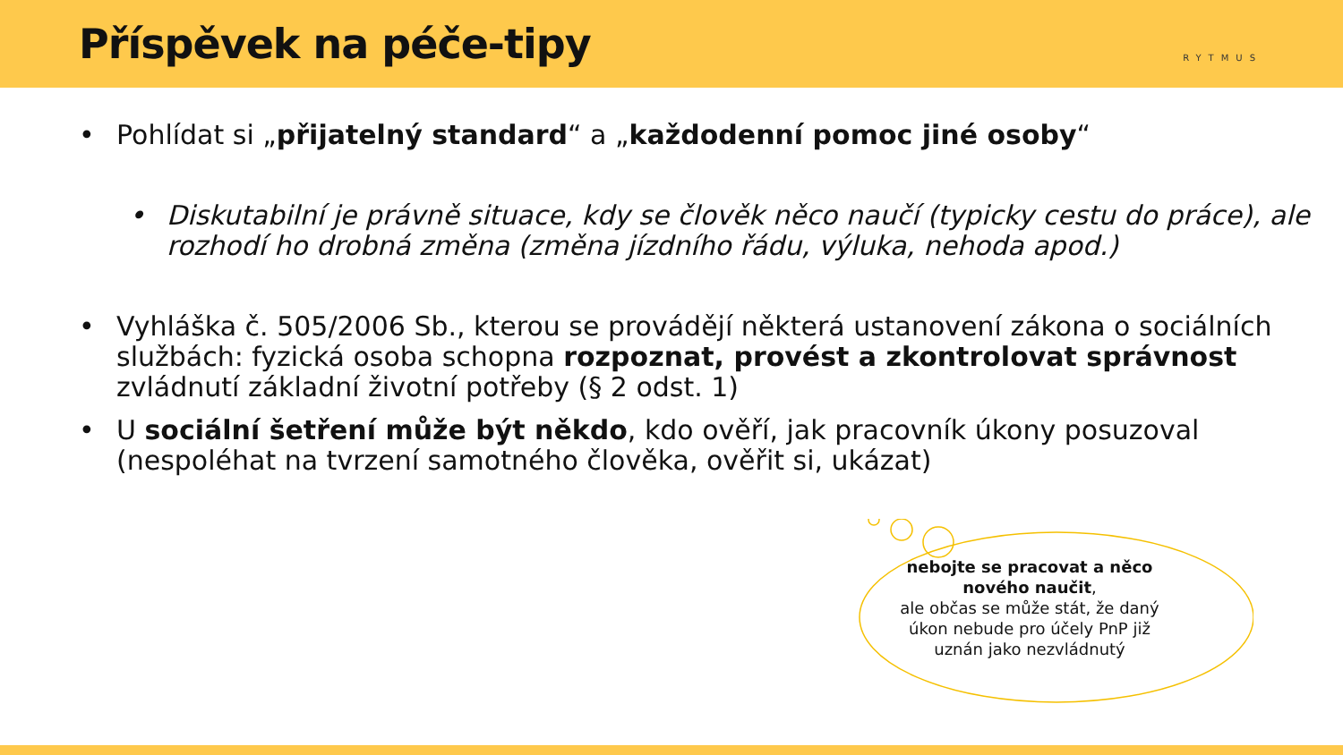Příspěvek na péče-tipy
RYTMUS
• Pohlídat si „přijatelný standard“ a „každodenní pomoc jiné osoby“
• Diskutabilní je právně situace, kdy se člověk něco naučí (typicky cestu do práce), ale rozhodí ho drobná změna (změna jízdního řádu, výluka, nehoda apod.)
• Vyhláška č. 505/2006 Sb., kterou se provádějí některá ustanovení zákona o sociálních službách: fyzická osoba schopna rozpoznat, provést a zkontrolovat správnost zvládnutí základní životní potřeby (§ 2 odst. 1)
• U sociální šetření může být někdo, kdo ověří, jak pracovník úkony posuzoval (nespoléhat na tvrzení samotného člověka, ověřit si, ukázat)
nebojte se pracovat a něco nového naučit,
ale občas se může stát, že daný úkon nebude pro účely PnP již uznán jako nezvládnutý